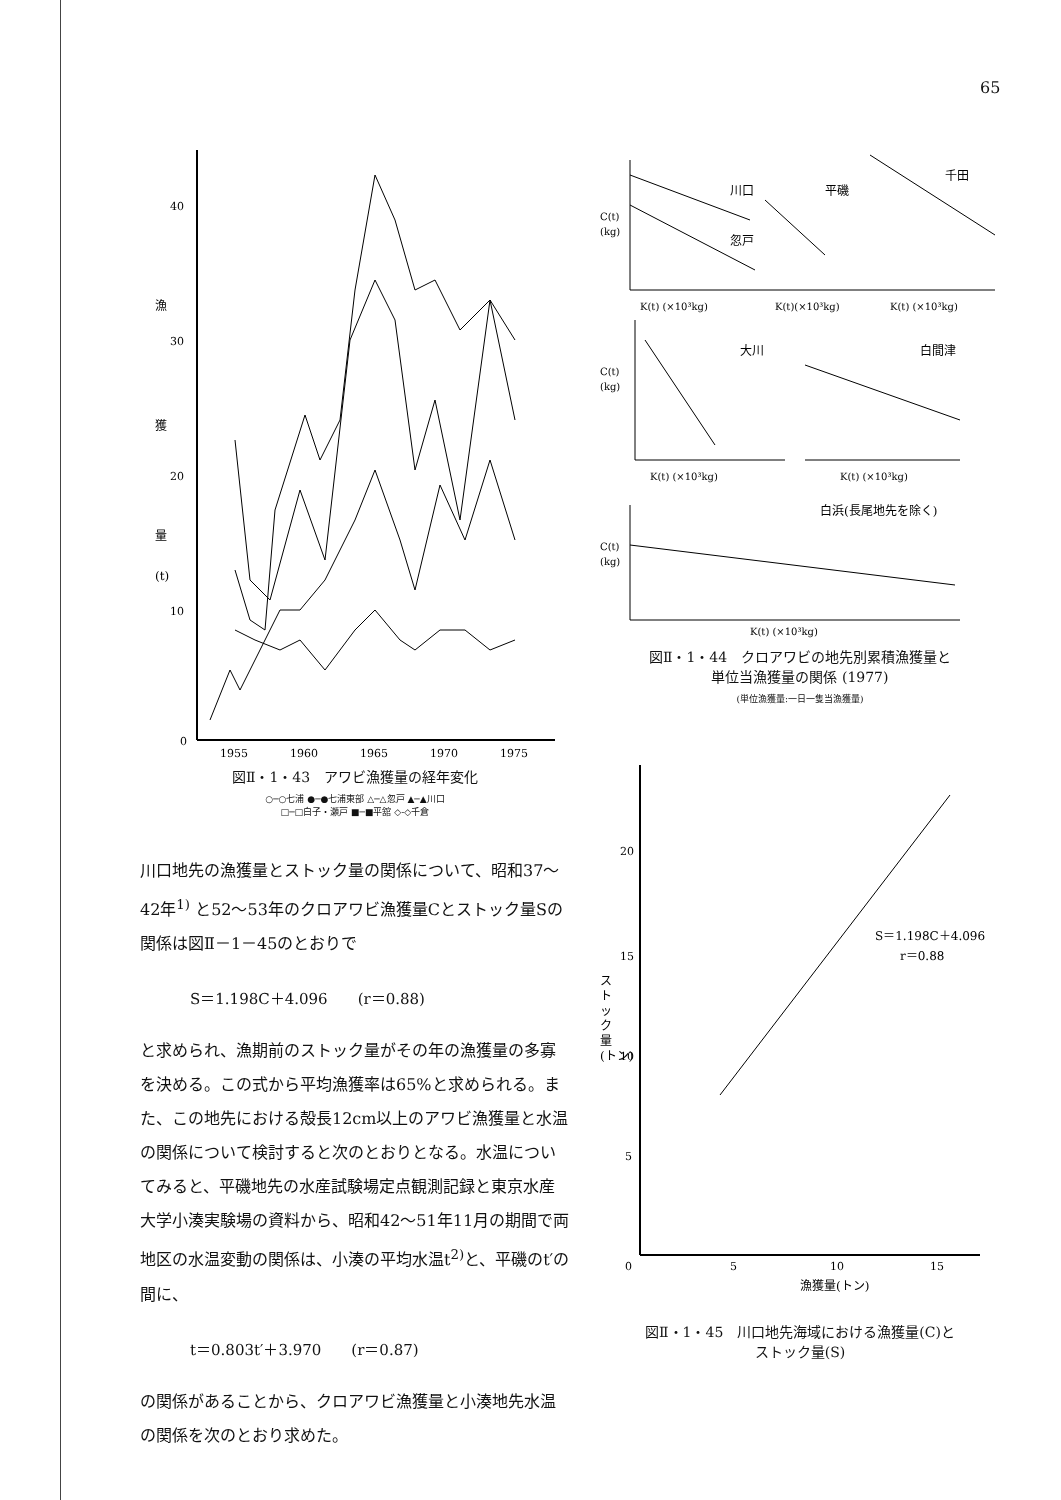65
40
30
20
10
0
漁
獲
量
(t)
1955
1960
1965
1970
1975
図Ⅱ・1・43　アワビ漁獲量の経年変化
○─○七浦 ●─●七浦東部 △─△忽戸 ▲─▲川口
□─□白子・瀬戸 ■─■平舘 ◇‑◇千倉
川口地先の漁獲量とストック量の関係について、昭和37～42年<sup>1)</sup> と52～53年のクロアワビ漁獲量Cとストック量Sの関係は図Ⅱ－1－45のとおりで
S＝1.198C＋4.096　　(r＝0.88)
と求められ、漁期前のストック量がその年の漁獲量の多寡を決める。この式から平均漁獲率は65%と求められる。また、この地先における殻長12cm以上のアワビ漁獲量と水温の関係について検討すると次のとおりとなる。水温についてみると、平磯地先の水産試験場定点観測記録と東京水産大学小湊実験場の資料から、昭和42～51年11月の期間で両地区の水温変動の関係は、小湊の平均水温t<sup>2)</sup>と、平磯のt′の間に、
t＝0.803t′＋3.970　　(r＝0.87)
の関係があることから、クロアワビ漁獲量と小湊地先水温の関係を次のとおり求めた。
C(t)
(kg)
川口
忽戸
平磯
千田
K(t) (×10³kg)
K(t)(×10³kg)
K(t) (×10³kg)
C(t)
(kg)
大川
白間津
K(t) (×10³kg)
K(t) (×10³kg)
白浜(長尾地先を除く)
C(t)
(kg)
K(t) (×10³kg)
図Ⅱ・1・44　クロアワビの地先別累積漁獲量と
単位当漁獲量の関係 (1977)
(単位漁獲量:一日一隻当漁獲量)
ス ト ッ ク 量 (トン)
20
15
10
5
0
5
10
15
漁獲量(トン)
S＝1.198C＋4.096
r＝0.88
図Ⅱ・1・45　川口地先海域における漁獲量(C)と
ストック量(S)